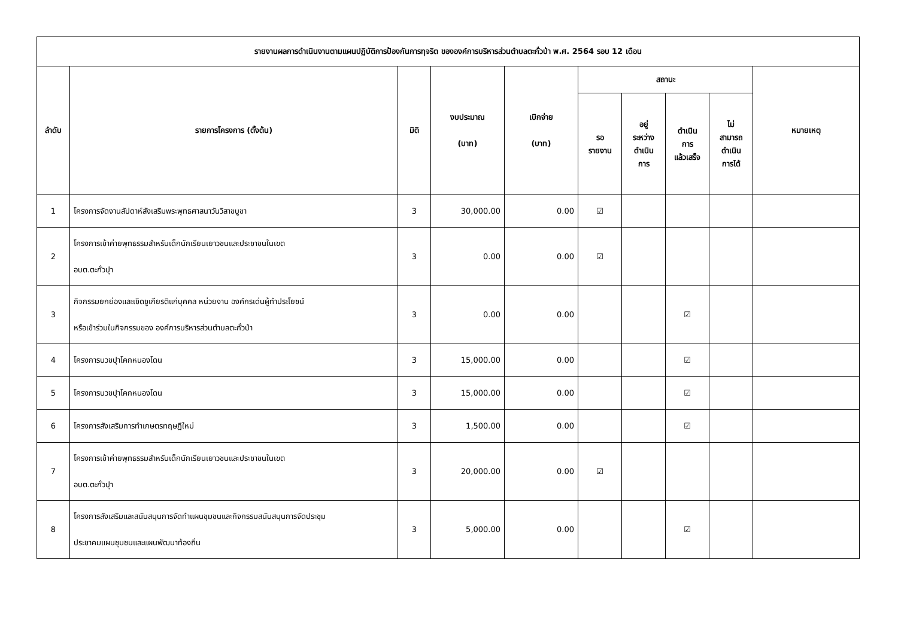| รายงานผลการดำเนินงานตามแผนปฏิบัติการป้องกันการทุจริต ขององค์การบริหารส่วนตำบลตะกั่วป่า พ.ศ. 2564 รอบ 12 เดือน | | | | | | | | | |
| --- | --- | --- | --- | --- | --- | --- | --- | --- | --- |
| ลำดับ | รายการโครงการ (ตั้งต้น) | มิติ | งบประมาณ (บาท) | เบิกจ่าย (บาท) | สถานะ | | | | หมายเหตุ |
| | | | | | รอ รายงาน | อยู่ ระหว่าง ดำเนิน การ | ดำเนิน การ แล้วเสร็จ | ไม่ สามารถ ดำเนิน การได้ | |
| 1 | โครงการจัดงานสัปดาห์สังเสริมพระพุทธศาสนาวันวิสาขบูชา | 3 | 30,000.00 | 0.00 | ☑ | | | | |
| 2 | โครงการเข้าค่ายพุทธรรมสำหรับเด็กนักเรียนเยาวชนและประชาชนในเขต อบต.ตะกั่วปุา | 3 | 0.00 | 0.00 | ☑ | | | | |
| 3 | กิจกรรมยกย่องและเชิดชูเกียรติแก่บุคคล หน่วยงาน องค์กรเด่นผู้ทำประโยชน์ หรือเข้าร่วมในกิจกรรมของ องค์การบริหารส่วนตำบลตะกั่วป่า | 3 | 0.00 | 0.00 | | | ☑ | | |
| 4 | โครงการบวชปุาโคกหนองโดน | 3 | 15,000.00 | 0.00 | | | ☑ | | |
| 5 | โครงการบวชปุาโคกหนองโดน | 3 | 15,000.00 | 0.00 | | | ☑ | | |
| 6 | โครงการสังเสริมการทำเกษตรทฤษฎีใหม่ | 3 | 1,500.00 | 0.00 | | | ☑ | | |
| 7 | โครงการเข้าค่ายพุทธรรมสำหรับเด็กนักเรียนเยาวชนและประชาชนในเขต อบต.ตะกั่วปุา | 3 | 20,000.00 | 0.00 | ☑ | | | | |
| 8 | โครงการสังเสริมและสนับสนุนการจัดทำแผนชุมชนและกิจกรรมสนับสนุนการจัดประชุม ประชาคมแผนชุมชนและแผนพัฒนาท้องถิ่น | 3 | 5,000.00 | 0.00 | | | ☑ | | |